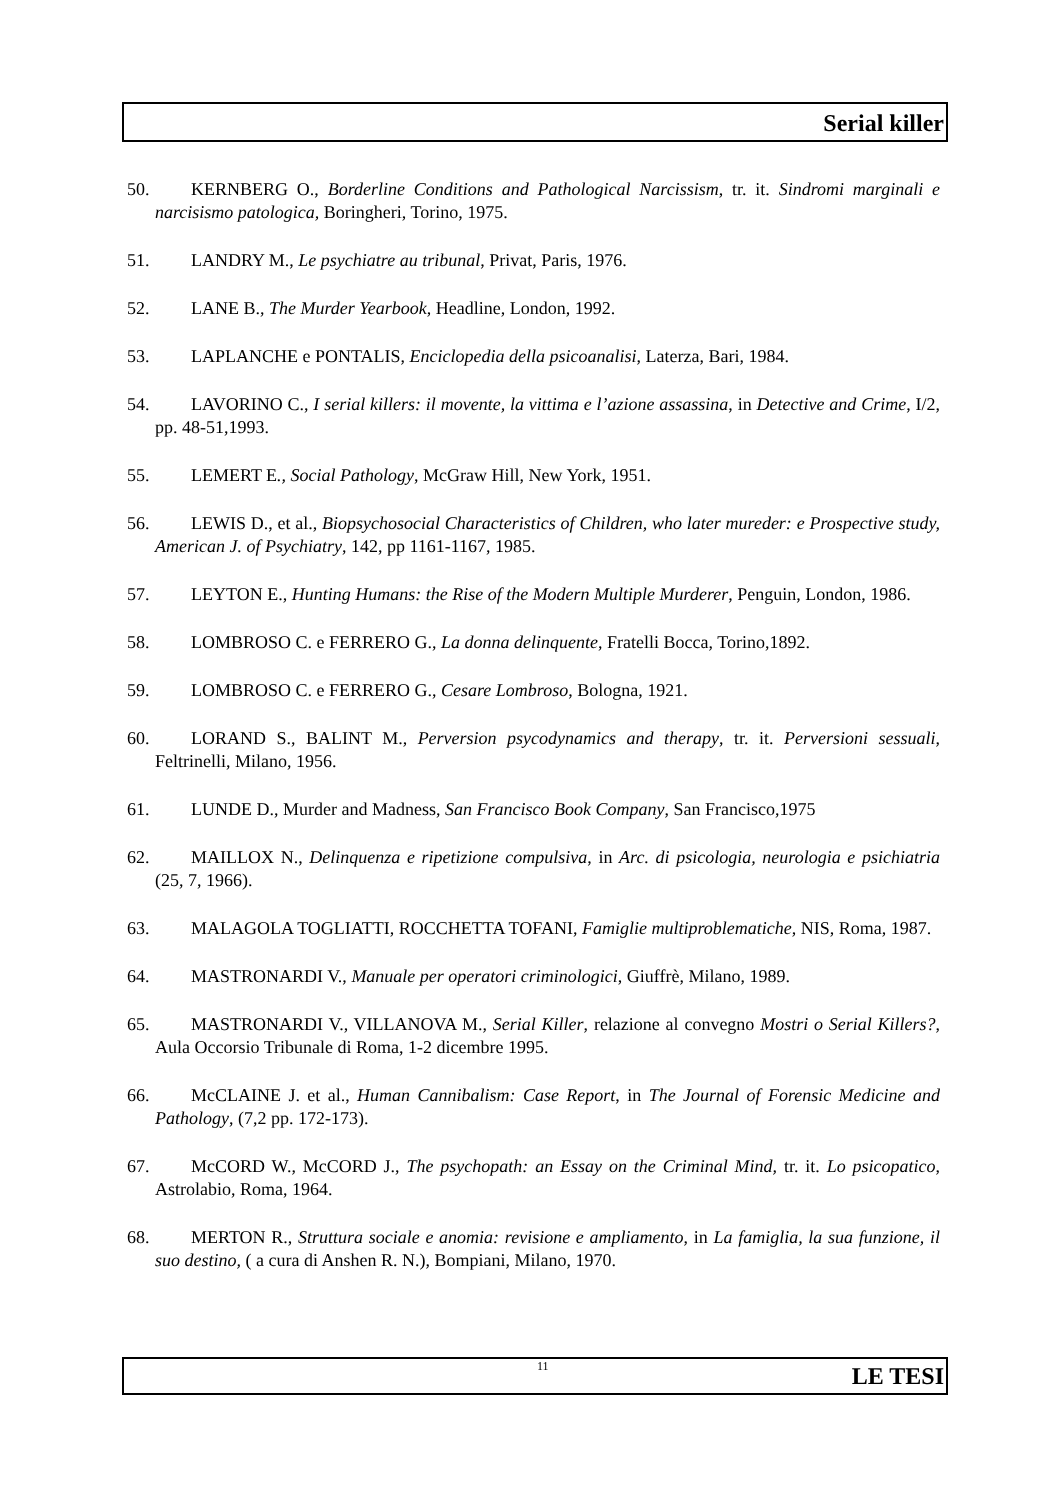Serial killer
50. KERNBERG O., Borderline Conditions and Pathological Narcissism, tr. it. Sindromi marginali e narcisismo patologica, Boringheri, Torino, 1975.
51. LANDRY M., Le psychiatre au tribunal, Privat, Paris, 1976.
52. LANE B., The Murder Yearbook, Headline, London, 1992.
53. LAPLANCHE e PONTALIS, Enciclopedia della psicoanalisi, Laterza, Bari, 1984.
54. LAVORINO C., I serial killers: il movente, la vittima e l’azione assassina, in Detective and Crime, I/2, pp. 48-51,1993.
55. LEMERT E., Social Pathology, McGraw Hill, New York, 1951.
56. LEWIS D., et al., Biopsychosocial Characteristics of Children, who later mureder: e Prospective study, American J. of Psychiatry, 142, pp 1161-1167, 1985.
57. LEYTON E., Hunting Humans: the Rise of the Modern Multiple Murderer, Penguin, London, 1986.
58. LOMBROSO C. e FERRERO G., La donna delinquente, Fratelli Bocca, Torino,1892.
59. LOMBROSO C. e FERRERO G., Cesare Lombroso, Bologna, 1921.
60. LORAND S., BALINT M., Perversion psycodynamics and therapy, tr. it. Perversioni sessuali, Feltrinelli, Milano, 1956.
61. LUNDE D., Murder and Madness, San Francisco Book Company, San Francisco,1975
62. MAILLOX N., Delinquenza e ripetizione compulsiva, in Arc. di psicologia, neurologia e psichiatria (25, 7, 1966).
63. MALAGOLA TOGLIATTI, ROCCHETTA TOFANI, Famiglie multiproblematiche, NIS, Roma, 1987.
64. MASTRONARDI V., Manuale per operatori criminologici, Giuffrè, Milano, 1989.
65. MASTRONARDI V., VILLANOVA M., Serial Killer, relazione al convegno Mostri o Serial Killers?, Aula Occorsio Tribunale di Roma, 1-2 dicembre 1995.
66. McCLAINE J. et al., Human Cannibalism: Case Report, in The Journal of Forensic Medicine and Pathology, (7,2 pp. 172-173).
67. McCORD W., McCORD J., The psychopath: an Essay on the Criminal Mind, tr. it. Lo psicopatico, Astrolabio, Roma, 1964.
68. MERTON R., Struttura sociale e anomia: revisione e ampliamento, in La famiglia, la sua funzione, il suo destino, ( a cura di Anshen R. N.), Bompiani, Milano, 1970.
11
LE TESI